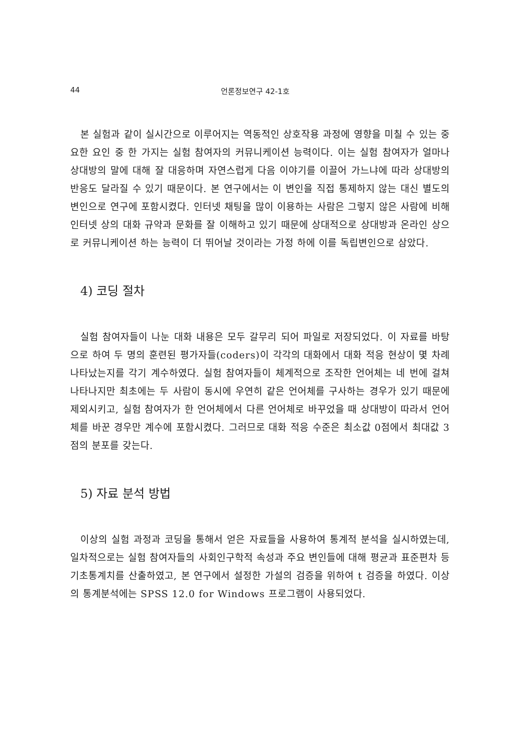44 언론정보연구 42-1호
본 실험과 같이 실시간으로 이루어지는 역동적인 상호작용 과정에 영향을 미칠 수 있는 중요한 요인 중 한 가지는 실험 참여자의 커뮤니케이션 능력이다. 이는 실험 참여자가 얼마나 상대방의 말에 대해 잘 대응하며 자연스럽게 다음 이야기를 이끌어 가느냐에 따라 상대방의 반응도 달라질 수 있기 때문이다. 본 연구에서는 이 변인을 직접 통제하지 않는 대신 별도의 변인으로 연구에 포함시켰다. 인터넷 채팅을 많이 이용하는 사람은 그렇지 않은 사람에 비해 인터넷 상의 대화 규약과 문화를 잘 이해하고 있기 때문에 상대적으로 상대방과 온라인 상으로 커뮤니케이션 하는 능력이 더 뛰어날 것이라는 가정 하에 이를 독립변인으로 삼았다.
4) 코딩 절차
실험 참여자들이 나눈 대화 내용은 모두 갈무리 되어 파일로 저장되었다. 이 자료를 바탕으로 하여 두 명의 훈련된 평가자들(coders)이 각각의 대화에서 대화 적응 현상이 몇 차례 나타났는지를 각기 계수하였다. 실험 참여자들이 체계적으로 조작한 언어체는 네 번에 걸쳐 나타나지만 최초에는 두 사람이 동시에 우연히 같은 언어체를 구사하는 경우가 있기 때문에 제외시키고, 실험 참여자가 한 언어체에서 다른 언어체로 바꾸었을 때 상대방이 따라서 언어체를 바꾼 경우만 계수에 포함시켰다. 그러므로 대화 적응 수준은 최소값 0점에서 최대값 3점의 분포를 갖는다.
5) 자료 분석 방법
이상의 실험 과정과 코딩을 통해서 얻은 자료들을 사용하여 통계적 분석을 실시하였는데, 일차적으로는 실험 참여자들의 사회인구학적 속성과 주요 변인들에 대해 평균과 표준편차 등 기초통계치를 산출하였고, 본 연구에서 설정한 가설의 검증을 위하여 t 검증을 하였다. 이상의 통계분석에는 SPSS 12.0 for Windows 프로그램이 사용되었다.